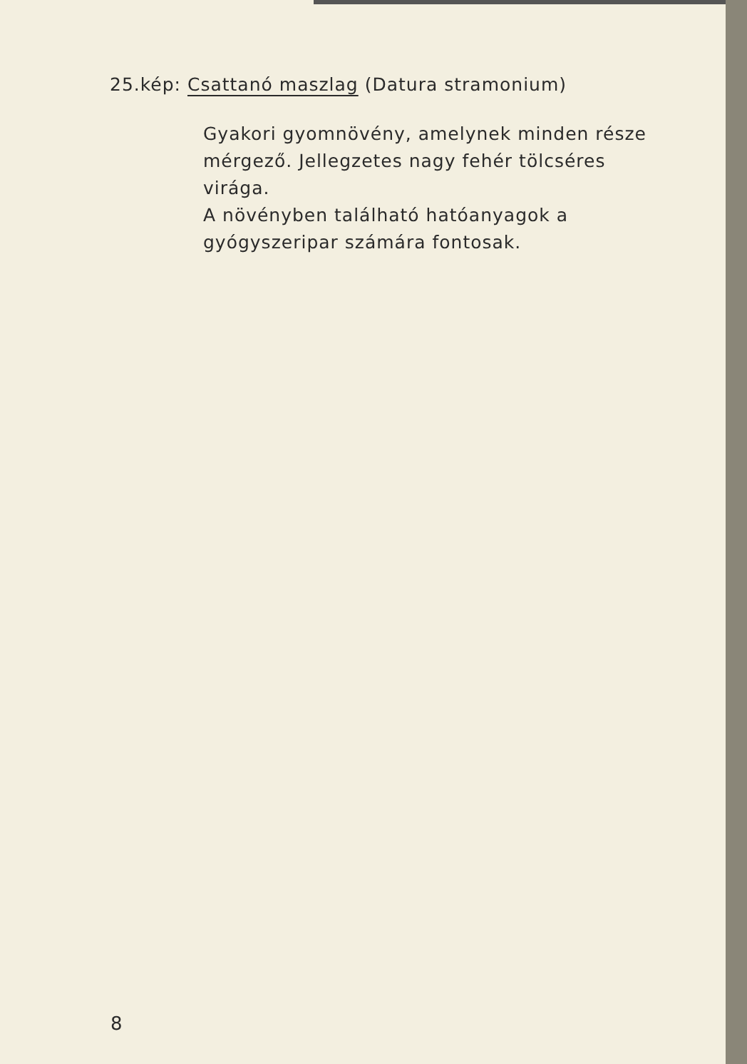25.kép: Csattanó maszlag (Datura stramonium)
Gyakori gyomnövény, amelynek minden része mérgező. Jellegzetes nagy fehér tölcséres virága.
A növényben található hatóanyagok a gyógyszeripar számára fontosak.
8